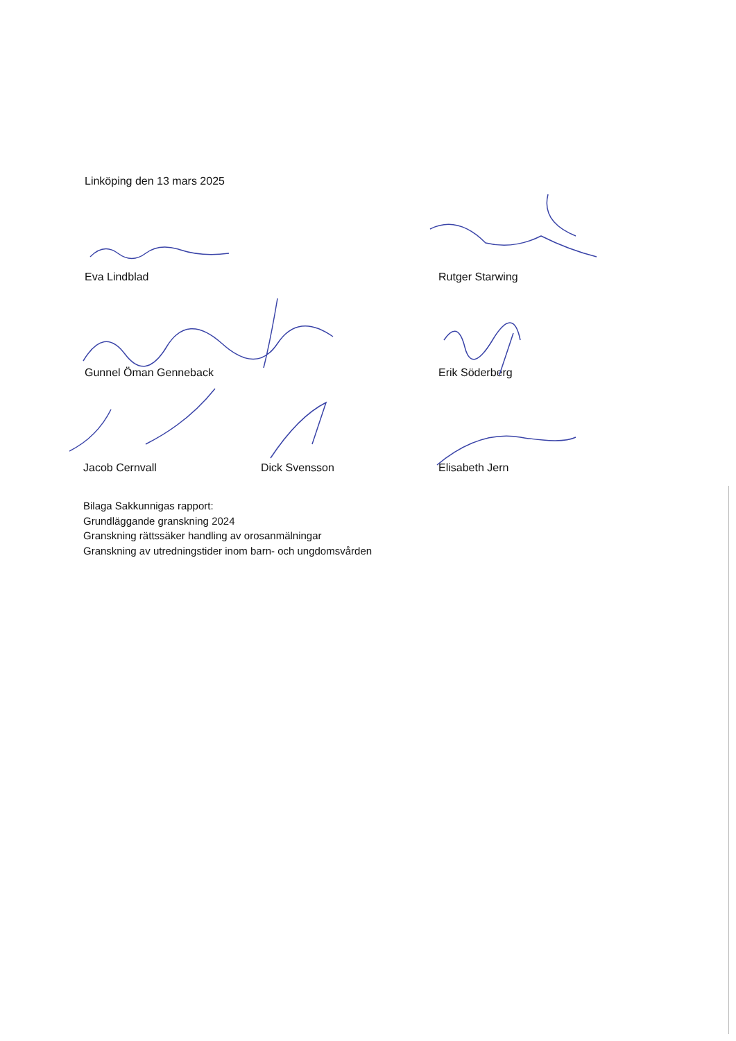Linköping den 13 mars 2025
Eva Lindblad Rutger Starwing
Gunnel Öman Genneback Erik Söderberg
Jacob Cernvall Dick Svensson Elisabeth Jern
Bilaga Sakkunnigas rapport:
Grundläggande granskning 2024
Granskning rättssäker handling av orosanmälningar
Granskning av utredningstider inom barn- och ungdomsvården